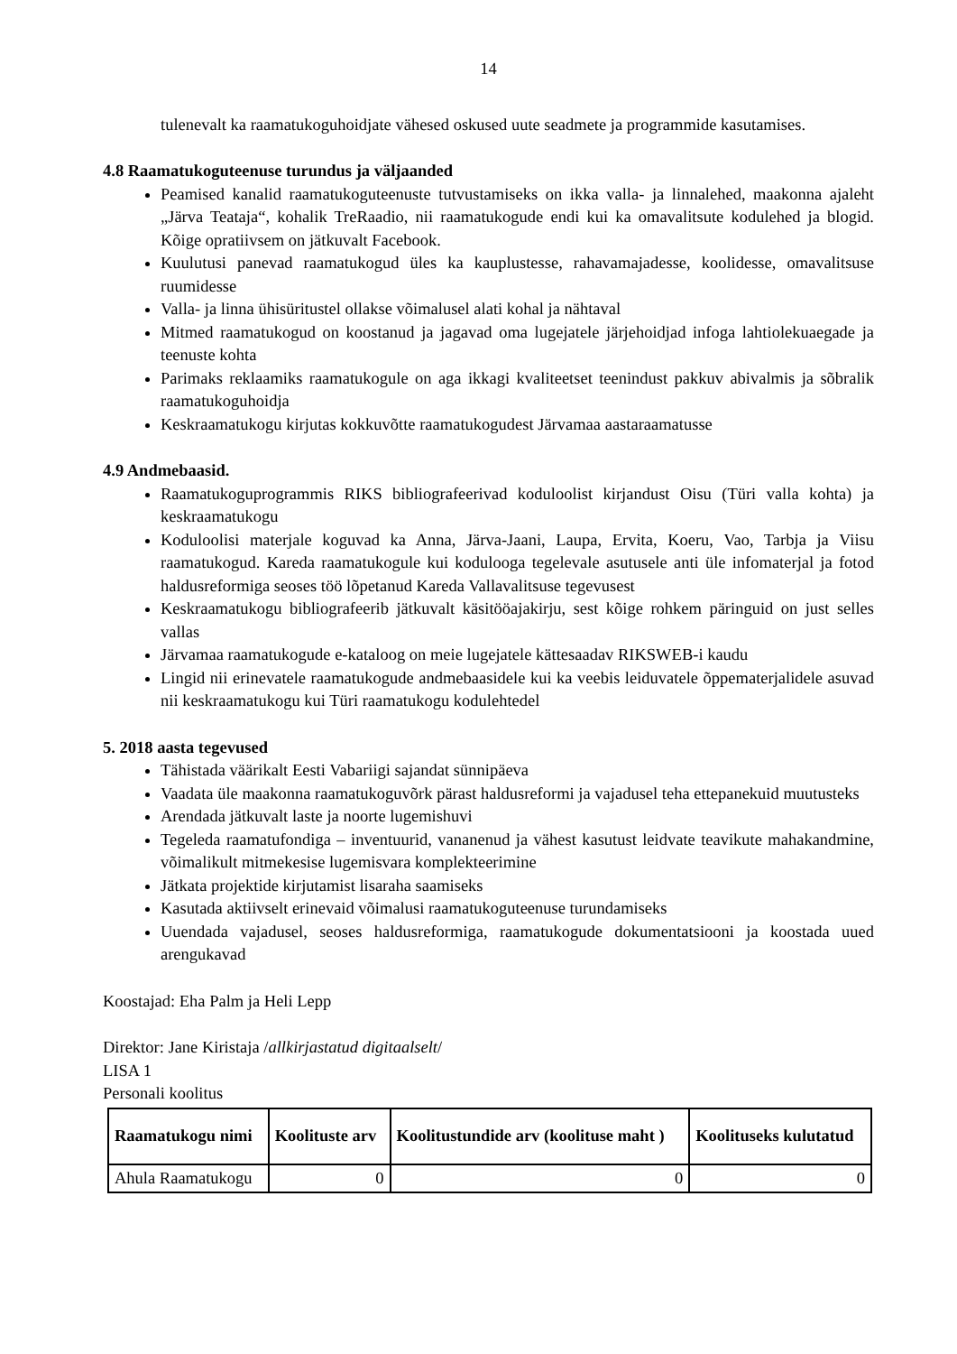14
tulenevalt ka raamatukoguhoidjate vähesed oskused uute seadmete ja programmide kasutamises.
4.8 Raamatukoguteenuse turundus ja väljaanded
Peamised kanalid raamatukoguteenuste tutvustamiseks on ikka valla- ja linnalehed, maakonna ajaleht „Järva Teataja“, kohalik TreRaadio, nii raamatukogude endi kui ka omavalitsute kodulehed ja blogid. Kõige opratiivsem on jätkuvalt Facebook.
Kuulutusi panevad raamatukogud üles ka kauplustesse, rahavamajadesse, koolidesse, omavalitsuse ruumidesse
Valla- ja linna ühisüritustel ollakse võimalusel alati kohal ja nähtaval
Mitmed raamatukogud on koostanud ja jagavad oma lugejatele järjehoidjad infoga lahtiolekuaegade ja teenuste kohta
Parimaks reklaamiks raamatukogule on aga ikkagi kvaliteetset teenindust pakkuv abivalmis ja sõbralik raamatukoguhoidja
Keskraamatukogu kirjutas kokkuvõtte raamatukogudest Järvamaa aastaraamatusse
4.9 Andmebaasid.
Raamatukoguprogrammis RIKS bibliografeerivad koduloolist kirjandust Oisu (Türi valla kohta) ja keskraamatukogu
Koduloolisi materjale koguvad ka Anna, Järva-Jaani, Laupa, Ervita, Koeru, Vao, Tarbja ja Viisu raamatukogud. Kareda raamatukogule kui kodulooga tegelevale asutusele anti üle infomaterjal ja fotod haldusreformiga seoses töö lõpetanud Kareda Vallavalitsuse tegevusest
Keskraamatukogu bibliografeerib jätkuvalt käsitööajakirju, sest kõige rohkem päringuid on just selles vallas
Järvamaa raamatukogude e-kataloog on meie lugejatele kättesaadav RIKSWEB-i kaudu
Lingid nii erinevatele raamatukogude andmebaasidele kui ka veebis leiduvatele õppematerjalidele asuvad nii keskraamatukogu kui Türi raamatukogu kodulehtedel
5. 2018 aasta tegevused
Tähistada väärikalt Eesti Vabariigi sajandat sünnipäeva
Vaadata üle maakonna raamatukoguvõrk pärast haldusreformi ja vajadusel teha ettepanekuid muutusteks
Arendada jätkuvalt laste ja noorte lugemishuvi
Tegeleda raamatufondiga – inventuurid, vananenud ja vähest kasutust leidvate teavikute mahakandmine, võimalikult mitmekesise lugemisvara komplekteerimine
Jätkata projektide kirjutamist lisaraha saamiseks
Kasutada aktiivselt erinevaid võimalusi raamatukoguteenuse turundamiseks
Uuendada vajadusel, seoses haldusreformiga, raamatukogude dokumentatsiooni ja koostada uued arengukavad
Koostajad: Eha Palm ja Heli Lepp
Direktor: Jane Kiristaja /allkirjastatud digitaalselt/
LISA 1
Personali koolitus
| Raamatukogu nimi | Koolituste arv | Koolitustundide arv (koolituse maht ) | Koolituseks kulutatud |
| --- | --- | --- | --- |
| Ahula Raamatukogu | 0 | 0 | 0 |